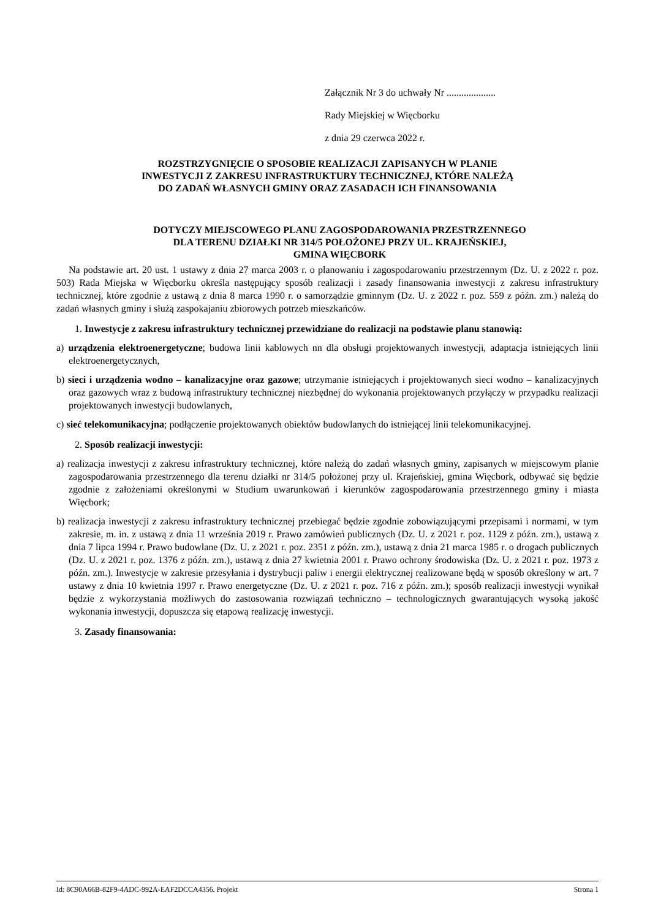Załącznik Nr 3 do uchwały Nr ....................
Rady Miejskiej w Więcborku
z dnia 29 czerwca 2022 r.
ROZSTRZYGNIĘCIE O SPOSOBIE REALIZACJI ZAPISANYCH W PLANIE
INWESTYCJI Z ZAKRESU INFRASTRUKTURY TECHNICZNEJ, KTÓRE NALEŻĄ
DO ZADAŃ WŁASNYCH GMINY ORAZ ZASADACH ICH FINANSOWANIA
DOTYCZY MIEJSCOWEGO PLANU ZAGOSPODAROWANIA PRZESTRZENNEGO
DLA TERENU DZIAŁKI NR 314/5 POŁOŻONEJ PRZY UL. KRAJEŃSKIEJ,
GMINA WIĘCBORK
Na podstawie art. 20 ust. 1 ustawy z dnia 27 marca 2003 r. o planowaniu i zagospodarowaniu przestrzennym (Dz. U. z 2022 r. poz. 503) Rada Miejska w Więcborku określa następujący sposób realizacji i zasady finansowania inwestycji z zakresu infrastruktury technicznej, które zgodnie z ustawą z dnia 8 marca 1990 r. o samorządzie gminnym (Dz. U. z 2022 r. poz. 559 z późn. zm.) należą do zadań własnych gminy i służą zaspokajaniu zbiorowych potrzeb mieszkańców.
1. Inwestycje z zakresu infrastruktury technicznej przewidziane do realizacji na podstawie planu stanowią:
a) urządzenia elektroenergetyczne; budowa linii kablowych nn dla obsługi projektowanych inwestycji, adaptacja istniejących linii elektroenergetycznych,
b) sieci i urządzenia wodno – kanalizacyjne oraz gazowe; utrzymanie istniejących i projektowanych sieci wodno – kanalizacyjnych oraz gazowych wraz z budową infrastruktury technicznej niezbędnej do wykonania projektowanych przyłączy w przypadku realizacji projektowanych inwestycji budowlanych,
c) sieć telekomunikacyjna; podłączenie projektowanych obiektów budowlanych do istniejącej linii telekomunikacyjnej.
2. Sposób realizacji inwestycji:
a) realizacja inwestycji z zakresu infrastruktury technicznej, które należą do zadań własnych gminy, zapisanych w miejscowym planie zagospodarowania przestrzennego dla terenu działki nr 314/5 położonej przy ul. Krajeńskiej, gmina Więcbork, odbywać się będzie zgodnie z założeniami określonymi w Studium uwarunkowań i kierunków zagospodarowania przestrzennego gminy i miasta Więcbork;
b) realizacja inwestycji z zakresu infrastruktury technicznej przebiegać będzie zgodnie zobowiązującymi przepisami i normami, w tym zakresie, m. in. z ustawą z dnia 11 września 2019 r. Prawo zamówień publicznych (Dz. U. z 2021 r. poz. 1129 z późn. zm.), ustawą z dnia 7 lipca 1994 r. Prawo budowlane (Dz. U. z 2021 r. poz. 2351 z późn. zm.), ustawą z dnia 21 marca 1985 r. o drogach publicznych (Dz. U. z 2021 r. poz. 1376 z późn. zm.), ustawą z dnia 27 kwietnia 2001 r. Prawo ochrony środowiska (Dz. U. z 2021 r. poz. 1973 z późn. zm.). Inwestycje w zakresie przesyłania i dystrybucji paliw i energii elektrycznej realizowane będą w sposób określony w art. 7 ustawy z dnia 10 kwietnia 1997 r. Prawo energetyczne (Dz. U. z 2021 r. poz. 716 z późn. zm.); sposób realizacji inwestycji wynikał będzie z wykorzystania możliwych do zastosowania rozwiązań techniczno – technologicznych gwarantujących wysoką jakość wykonania inwestycji, dopuszcza się etapową realizację inwestycji.
3. Zasady finansowania:
Id: 8C90A66B-82F9-4ADC-992A-EAF2DCCA4356. Projekt Strona 1